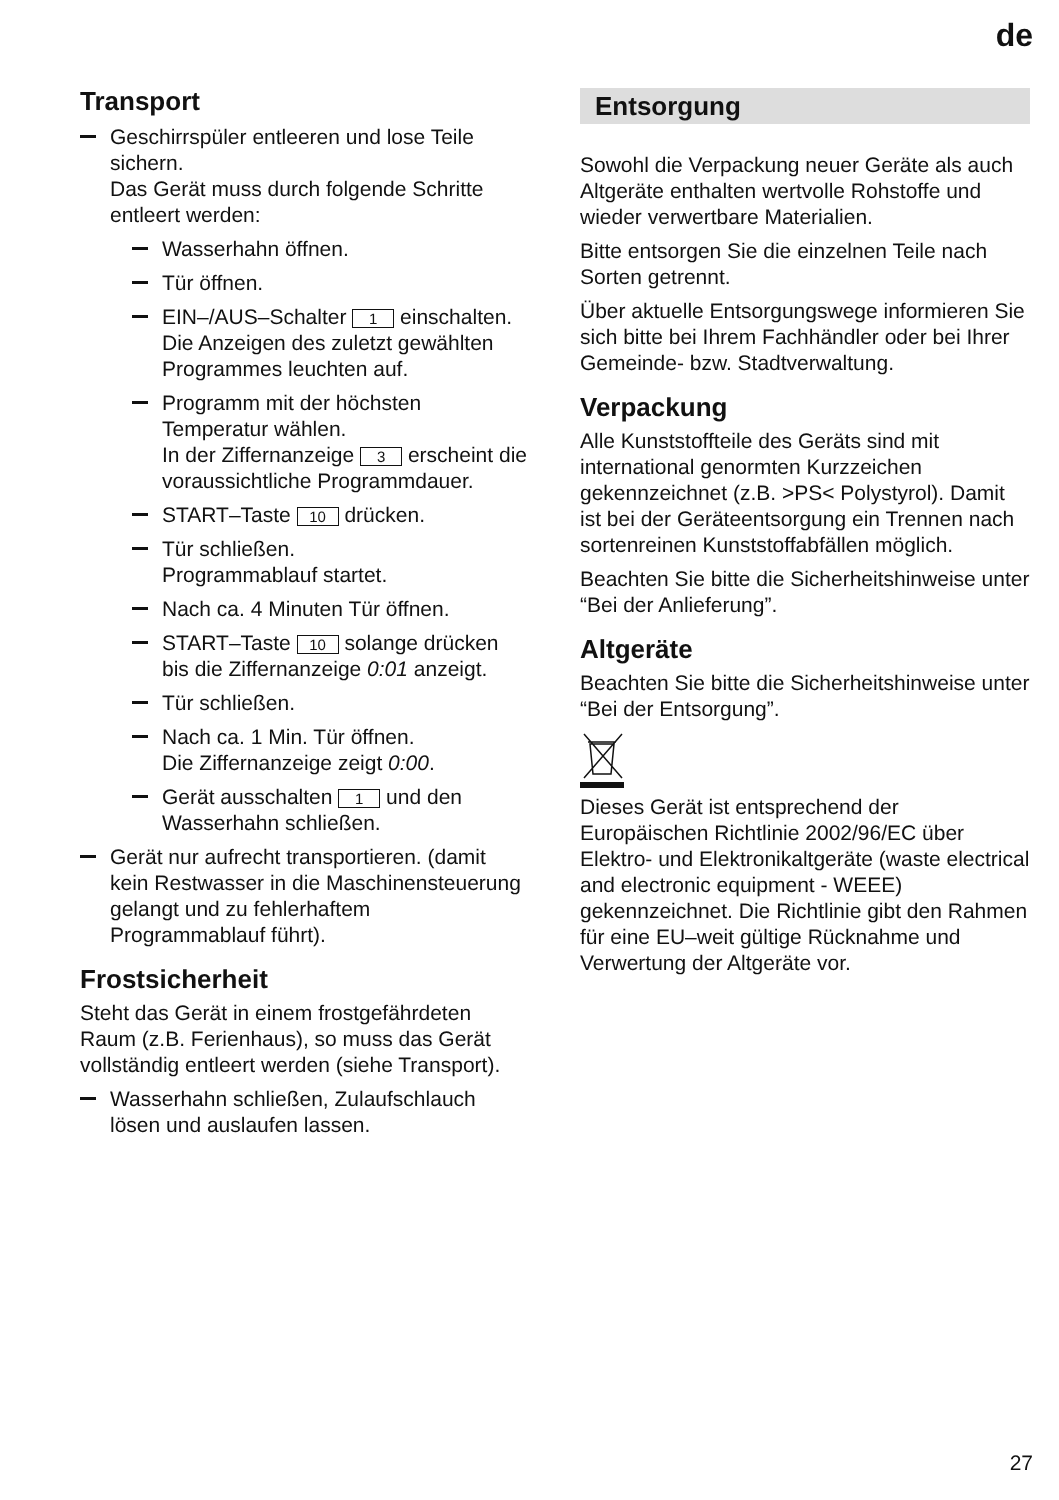de
Transport
Geschirrspüler entleeren und lose Teile sichern.
Das Gerät muss durch folgende Schritte entleert werden:
Wasserhahn öffnen.
Tür öffnen.
EIN–/AUS–Schalter 1 einschalten.
Die Anzeigen des zuletzt gewählten Programmes leuchten auf.
Programm mit der höchsten Temperatur wählen.
In der Ziffernanzeige 3 erscheint die voraussichtliche Programmdauer.
START–Taste 10 drücken.
Tür schließen.
Programmablauf startet.
Nach ca. 4 Minuten Tür öffnen.
START–Taste 10 solange drücken bis die Ziffernanzeige 0:01 anzeigt.
Tür schließen.
Nach ca. 1 Min. Tür öffnen.
Die Ziffernanzeige zeigt 0:00.
Gerät ausschalten 1 und den Wasserhahn schließen.
Gerät nur aufrecht transportieren. (damit kein Restwasser in die Maschinensteuerung gelangt und zu fehlerhaftem Programmablauf führt).
Frostsicherheit
Steht das Gerät in einem frostgefährdeten Raum (z.B. Ferienhaus), so muss das Gerät vollständig entleert werden (siehe Transport).
Wasserhahn schließen, Zulaufschlauch lösen und auslaufen lassen.
Entsorgung
Sowohl die Verpackung neuer Geräte als auch Altgeräte enthalten wertvolle Rohstoffe und wieder verwertbare Materialien.
Bitte entsorgen Sie die einzelnen Teile nach Sorten getrennt.
Über aktuelle Entsorgungswege informieren Sie sich bitte bei Ihrem Fachhändler oder bei Ihrer Gemeinde- bzw. Stadtverwaltung.
Verpackung
Alle Kunststoffteile des Geräts sind mit international genormten Kurzzeichen gekennzeichnet (z.B. >PS< Polystyrol). Damit ist bei der Geräteentsorgung ein Trennen nach sortenreinen Kunststoffabfällen möglich.
Beachten Sie bitte die Sicherheitshinweise unter “Bei der Anlieferung”.
Altgeräte
Beachten Sie bitte die Sicherheitshinweise unter “Bei der Entsorgung”.
Dieses Gerät ist entsprechend der Europäischen Richtlinie 2002/96/EC über Elektro- und Elektronikaltgeräte (waste electrical and electronic equipment - WEEE) gekennzeichnet. Die Richtlinie gibt den Rahmen für eine EU–weit gültige Rücknahme und Verwertung der Altgeräte vor.
27